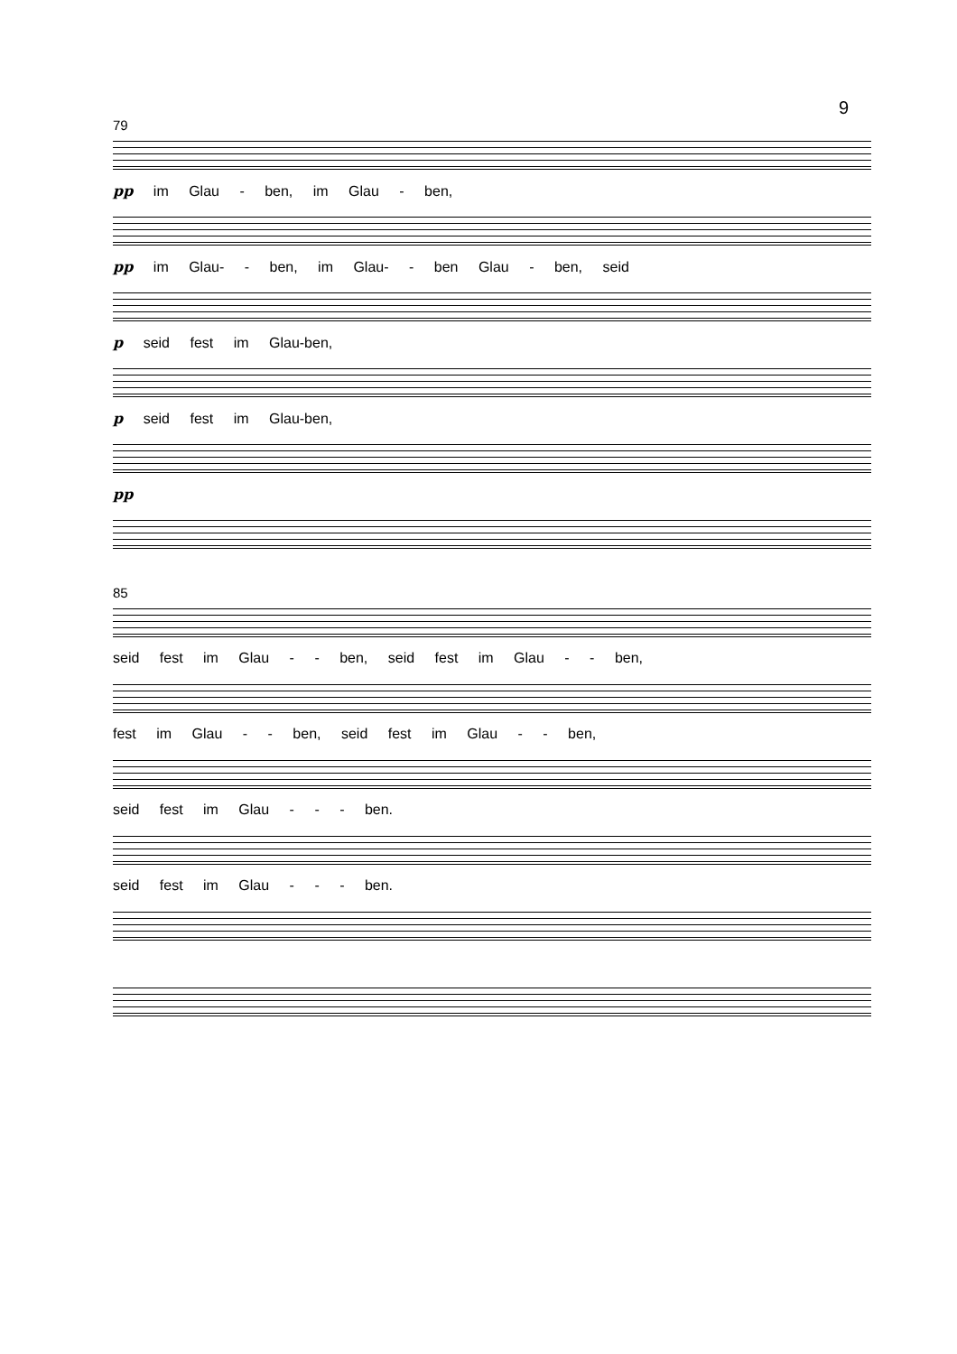9
79
pp im Glau - ben, im Glau - ben,
pp im Glau- - ben, im Glau- - ben Glau - ben, seid
p seid fest im Glau-ben,
p seid fest im Glau-ben,
pp
85
seid fest im Glau - - ben, seid fest im Glau - - ben,
fest im Glau - - ben, seid fest im Glau - - ben,
seid fest im Glau - - - ben.
seid fest im Glau - - - ben.